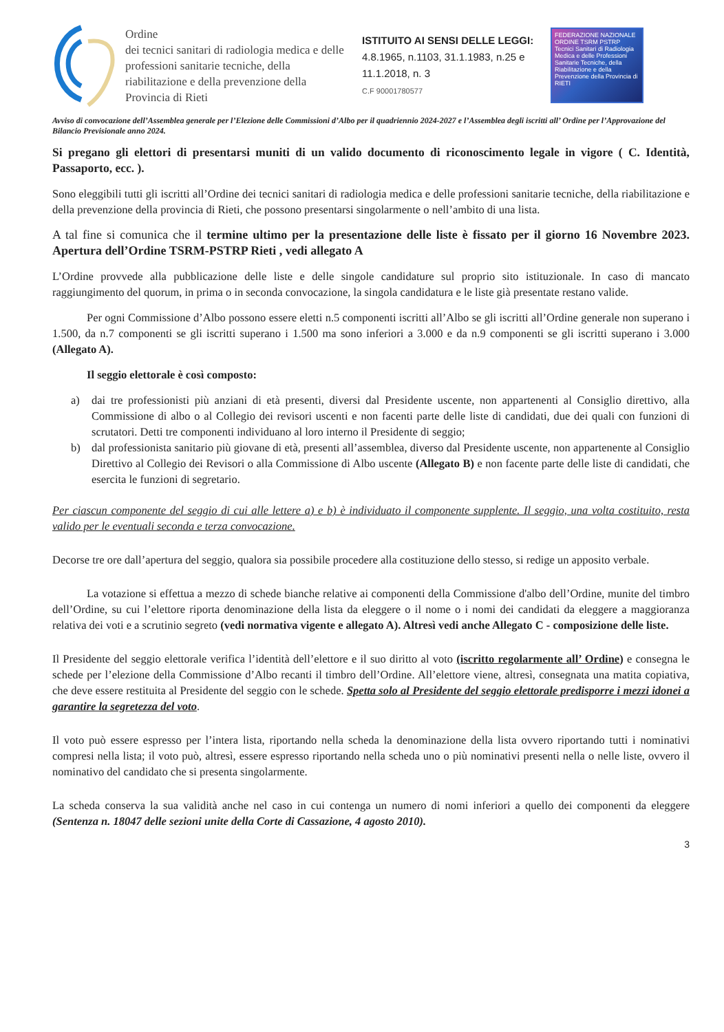Ordine
dei tecnici sanitari di radiologia medica e delle professioni sanitarie tecniche, della riabilitazione e della prevenzione della Provincia di Rieti
ISTITUITO AI SENSI DELLE LEGGI:
4.8.1965, n.1103, 31.1.1983, n.25 e 11.1.2018, n. 3
C.F 90001780577
FEDERAZIONE NAZIONALE
ORDINE TSRM PSTRP
Tecnici Sanitari di Radiologia Medica e delle Professioni Sanitarie Tecniche, della Riabilitazione e della Prevenzione della Provincia di RIETI
Avviso di convocazione dell’Assemblea generale per l’Elezione delle Commissioni d’Albo per il quadriennio 2024-2027 e l’Assemblea degli iscritti all’ Ordine per l’Approvazione del Bilancio Previsionale anno 2024.
Si pregano gli elettori di presentarsi muniti di un valido documento di riconoscimento legale in vigore ( C. Identità, Passaporto, ecc. ).
Sono eleggibili tutti gli iscritti all’Ordine dei tecnici sanitari di radiologia medica e delle professioni sanitarie tecniche, della riabilitazione e della prevenzione della provincia di Rieti, che possono presentarsi singolarmente o nell’ambito di una lista.
A tal fine si comunica che il termine ultimo per la presentazione delle liste è fissato per il giorno 16 Novembre 2023. Apertura dell’Ordine TSRM-PSTRP Rieti , vedi allegato A
L’Ordine provvede alla pubblicazione delle liste e delle singole candidature sul proprio sito istituzionale. In caso di mancato raggiungimento del quorum, in prima o in seconda convocazione, la singola candidatura e le liste già presentate restano valide.
Per ogni Commissione d’Albo possono essere eletti n.5 componenti iscritti all’Albo se gli iscritti all’Ordine generale non superano i 1.500, da n.7 componenti se gli iscritti superano i 1.500 ma sono inferiori a 3.000 e da n.9 componenti se gli iscritti superano i 3.000 (Allegato A).
Il seggio elettorale è così composto:
a) dai tre professionisti più anziani di età presenti, diversi dal Presidente uscente, non appartenenti al Consiglio direttivo, alla Commissione di albo o al Collegio dei revisori uscenti e non facenti parte delle liste di candidati, due dei quali con funzioni di scrutatori. Detti tre componenti individuano al loro interno il Presidente di seggio;
b) dal professionista sanitario più giovane di età, presenti all’assemblea, diverso dal Presidente uscente, non appartenente al Consiglio Direttivo al Collegio dei Revisori o alla Commissione di Albo uscente (Allegato B) e non facente parte delle liste di candidati, che esercita le funzioni di segretario.
Per ciascun componente del seggio di cui alle lettere a) e b) è individuato il componente supplente. Il seggio, una volta costituito, resta valido per le eventuali seconda e terza convocazione.
Decorse tre ore dall’apertura del seggio, qualora sia possibile procedere alla costituzione dello stesso, si redige un apposito verbale.
La votazione si effettua a mezzo di schede bianche relative ai componenti della Commissione d'albo dell’Ordine, munite del timbro dell’Ordine, su cui l’elettore riporta denominazione della lista da eleggere o il nome o i nomi dei candidati da eleggere a maggioranza relativa dei voti e a scrutinio segreto (vedi normativa vigente e allegato A). Altresì vedi anche Allegato C - composizione delle liste.
Il Presidente del seggio elettorale verifica l’identità dell’elettore e il suo diritto al voto (iscritto regolarmente all’ Ordine) e consegna le schede per l’elezione della Commissione d’Albo recanti il timbro dell’Ordine. All’elettore viene, altresì, consegnata una matita copiativa, che deve essere restituita al Presidente del seggio con le schede. Spetta solo al Presidente del seggio elettorale predisporre i mezzi idonei a garantire la segretezza del voto.
Il voto può essere espresso per l’intera lista, riportando nella scheda la denominazione della lista ovvero riportando tutti i nominativi compresi nella lista; il voto può, altresì, essere espresso riportando nella scheda uno o più nominativi presenti nella o nelle liste, ovvero il nominativo del candidato che si presenta singolarmente.
La scheda conserva la sua validità anche nel caso in cui contenga un numero di nomi inferiori a quello dei componenti da eleggere (Sentenza n. 18047 delle sezioni unite della Corte di Cassazione, 4 agosto 2010).
3